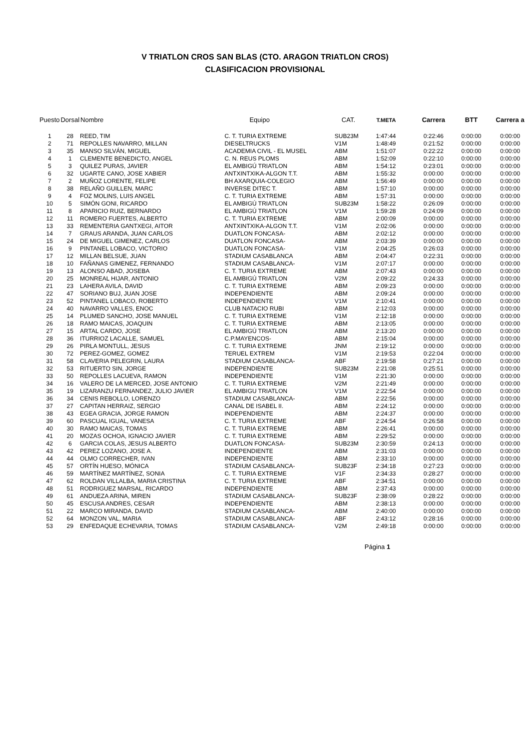V TRIATLON CROS SAN BLAS (CTO. ARAGON TRIATLON CROS)
CLASIFICACION PROVISIONAL
| Puesto | Dorsal | Nombre | Equipo | CAT. | T.META | Carrera | BTT | Carrera a |
| --- | --- | --- | --- | --- | --- | --- | --- | --- |
| 1 | 28 | REED, TIM | C. T. TURIA EXTREME | SUB23M | 1:47:44 | 0:22:46 | 0:00:00 | 0:00:00 |
| 2 | 71 | REPOLLES NAVARRO, MILLAN | DIESELTRUCKS | V1M | 1:48:49 | 0:21:52 | 0:00:00 | 0:00:00 |
| 3 | 35 | MANSO SILVÁN, MIGUEL | ACADEMIA CIVIL - EL MUSEL | ABM | 1:51:07 | 0:22:22 | 0:00:00 | 0:00:00 |
| 4 | 1 | CLEMENTE BENEDICTO, ANGEL | C. N. REUS PLOMS | ABM | 1:52:09 | 0:22:10 | 0:00:00 | 0:00:00 |
| 5 | 3 | QUILEZ PURAS, JAVIER | EL AMBIGÚ TRIATLON | ABM | 1:54:12 | 0:23:01 | 0:00:00 | 0:00:00 |
| 6 | 32 | UGARTE CANO, JOSE XABIER | ANTXINTXIKA-ALGON T.T. | ABM | 1:55:32 | 0:00:00 | 0:00:00 | 0:00:00 |
| 7 | 2 | MUÑOZ LORENTE, FELIPE | BH AXARQUIA-COLEGIO | ABM | 1:56:49 | 0:00:00 | 0:00:00 | 0:00:00 |
| 8 | 38 | RELAÑO GUILLEN, MARC | INVERSE DITEC T. | ABM | 1:57:10 | 0:00:00 | 0:00:00 | 0:00:00 |
| 9 | 4 | FOZ MOLINS, LUIS ANGEL | C. T. TURIA EXTREME | ABM | 1:57:31 | 0:00:00 | 0:00:00 | 0:00:00 |
| 10 | 5 | SIMÓN GONI, RICARDO | EL AMBIGÚ TRIATLON | SUB23M | 1:58:22 | 0:26:09 | 0:00:00 | 0:00:00 |
| 11 | 8 | APARICIO RUIZ, BERNARDO | EL AMBIGÚ TRIATLON | V1M | 1:59:28 | 0:24:09 | 0:00:00 | 0:00:00 |
| 12 | 11 | ROMERO FUERTES, ALBERTO | C. T. TURIA EXTREME | ABM | 2:00:09 | 0:00:00 | 0:00:00 | 0:00:00 |
| 13 | 33 | REMENTERIA GANTXEGI, AITOR | ANTXINTXIKA-ALGON T.T. | V1M | 2:02:06 | 0:00:00 | 0:00:00 | 0:00:00 |
| 14 | 7 | GRAUS ARANDA, JUAN CARLOS | DUATLON FONCASA- | ABM | 2:02:12 | 0:00:00 | 0:00:00 | 0:00:00 |
| 15 | 24 | DE MIGUEL GIMENEZ, CARLOS | DUATLON FONCASA- | ABM | 2:03:39 | 0:00:00 | 0:00:00 | 0:00:00 |
| 16 | 9 | PINTANEL LOBACO, VICTORIO | DUATLON FONCASA- | V1M | 2:04:25 | 0:26:03 | 0:00:00 | 0:00:00 |
| 17 | 12 | MILLAN BELSUE, JUAN | STADIUM CASABLANCA | ABM | 2:04:47 | 0:22:31 | 0:00:00 | 0:00:00 |
| 18 | 10 | FAÑANAS GIMENEZ, FERNANDO | STADIUM CASABLANCA- | V1M | 2:07:17 | 0:00:00 | 0:00:00 | 0:00:00 |
| 19 | 13 | ALONSO ABAD, JOSEBA | C. T. TURIA EXTREME | ABM | 2:07:43 | 0:00:00 | 0:00:00 | 0:00:00 |
| 20 | 25 | MONREAL HIJAR, ANTONIO | EL AMBIGÚ TRIATLON | V2M | 2:09:22 | 0:24:33 | 0:00:00 | 0:00:00 |
| 21 | 23 | LAHERA AVILA, DAVID | C. T. TURIA EXTREME | ABM | 2:09:23 | 0:00:00 | 0:00:00 | 0:00:00 |
| 22 | 47 | SORIANO BUJ, JUAN JOSE | INDEPENDIENTE | ABM | 2:09:24 | 0:00:00 | 0:00:00 | 0:00:00 |
| 23 | 52 | PINTANEL LOBACO, ROBERTO | INDEPENDIENTE | V1M | 2:10:41 | 0:00:00 | 0:00:00 | 0:00:00 |
| 24 | 40 | NAVARRO VALLES, ENOC | CLUB NATACIO RUBI | ABM | 2:12:03 | 0:00:00 | 0:00:00 | 0:00:00 |
| 25 | 14 | PLUMED SANCHO, JOSE MANUEL | C. T. TURIA EXTREME | V1M | 2:12:18 | 0:00:00 | 0:00:00 | 0:00:00 |
| 26 | 18 | RAMO MAICAS, JOAQUIN | C. T. TURIA EXTREME | ABM | 2:13:05 | 0:00:00 | 0:00:00 | 0:00:00 |
| 27 | 15 | ARTAL CARDO, JOSE | EL AMBIGÚ TRIATLON | ABM | 2:13:20 | 0:00:00 | 0:00:00 | 0:00:00 |
| 28 | 36 | ITURRIOZ LACALLE, SAMUEL | C.P.MAYENCOS- | ABM | 2:15:04 | 0:00:00 | 0:00:00 | 0:00:00 |
| 29 | 26 | PIRLA MONTULL, JESUS | C. T. TURIA EXTREME | JNM | 2:19:12 | 0:00:00 | 0:00:00 | 0:00:00 |
| 30 | 72 | PEREZ-GOMEZ, GOMEZ | TERUEL EXTREM | V1M | 2:19:53 | 0:22:04 | 0:00:00 | 0:00:00 |
| 31 | 58 | CLAVERIA PELEGRIN, LAURA | STADIUM CASABLANCA- | ABF | 2:19:58 | 0:27:21 | 0:00:00 | 0:00:00 |
| 32 | 53 | RITUERTO SIN, JORGE | INDEPENDIENTE | SUB23M | 2:21:08 | 0:25:51 | 0:00:00 | 0:00:00 |
| 33 | 50 | REPOLLES LACUEVA, RAMON | INDEPENDIENTE | V1M | 2:21:30 | 0:00:00 | 0:00:00 | 0:00:00 |
| 34 | 16 | VALERO DE LA MERCED, JOSE ANTONIO | C. T. TURIA EXTREME | V2M | 2:21:49 | 0:00:00 | 0:00:00 | 0:00:00 |
| 35 | 19 | LIZARANZU FERNANDEZ, JULIO JAVIER | EL AMBIGU TRIATLON | V1M | 2:22:54 | 0:00:00 | 0:00:00 | 0:00:00 |
| 36 | 34 | CENIS REBOLLO, LORENZO | STADIUM CASABLANCA- | ABM | 2:22:56 | 0:00:00 | 0:00:00 | 0:00:00 |
| 37 | 27 | CAPITAN HERRAIZ, SERGIO | CANAL DE ISABEL II. | ABM | 2:24:12 | 0:00:00 | 0:00:00 | 0:00:00 |
| 38 | 43 | EGEA GRACIA, JORGE RAMON | INDEPENDIENTE | ABM | 2:24:37 | 0:00:00 | 0:00:00 | 0:00:00 |
| 39 | 60 | PASCUAL IGUAL, VANESA | C. T. TURIA EXTREME | ABF | 2:24:54 | 0:26:58 | 0:00:00 | 0:00:00 |
| 40 | 30 | RAMO MAICAS, TOMAS | C. T. TURIA EXTREME | ABM | 2:26:41 | 0:00:00 | 0:00:00 | 0:00:00 |
| 41 | 20 | MOZAS OCHOA, IGNACIO JAVIER | C. T. TURIA EXTREME | ABM | 2:29:52 | 0:00:00 | 0:00:00 | 0:00:00 |
| 42 | 6 | GARCIA COLAS, JESUS ALBERTO | DUATLON FONCASA- | SUB23M | 2:30:59 | 0:24:13 | 0:00:00 | 0:00:00 |
| 43 | 42 | PEREZ LOZANO, JOSE A. | INDEPENDIENTE | ABM | 2:31:03 | 0:00:00 | 0:00:00 | 0:00:00 |
| 44 | 44 | OLMO CORRECHER, IVAN | INDEPENDIENTE | ABM | 2:33:10 | 0:00:00 | 0:00:00 | 0:00:00 |
| 45 | 57 | ORTÍN HUESO, MÓNICA | STADIUM CASABLANCA- | SUB23F | 2:34:18 | 0:27:23 | 0:00:00 | 0:00:00 |
| 46 | 59 | MARTÍNEZ MARTÍNEZ, SONIA | C. T. TURIA EXTREME | V1F | 2:34:33 | 0:28:27 | 0:00:00 | 0:00:00 |
| 47 | 62 | ROLDAN VILLALBA, MARIA CRISTINA | C. T. TURIA EXTREME | ABF | 2:34:51 | 0:00:00 | 0:00:00 | 0:00:00 |
| 48 | 51 | RODRIGUEZ MARSAL, RICARDO | INDEPENDIENTE | ABM | 2:37:43 | 0:00:00 | 0:00:00 | 0:00:00 |
| 49 | 61 | ANDUEZA ARINA, MIREN | STADIUM CASABLANCA- | SUB23F | 2:38:09 | 0:28:22 | 0:00:00 | 0:00:00 |
| 50 | 45 | ESCUSA ANDRES, CESAR | INDEPENDIENTE | ABM | 2:38:13 | 0:00:00 | 0:00:00 | 0:00:00 |
| 51 | 22 | MARCO MIRANDA, DAVID | STADIUM CASABLANCA- | ABM | 2:40:00 | 0:00:00 | 0:00:00 | 0:00:00 |
| 52 | 64 | MONZON VAL, MARIA | STADIUM CASABLANCA- | ABF | 2:43:12 | 0:28:16 | 0:00:00 | 0:00:00 |
| 53 | 29 | ENFEDAQUE ECHEVARIA, TOMAS | STADIUM CASABLANCA- | V2M | 2:49:18 | 0:00:00 | 0:00:00 | 0:00:00 |
Página 1